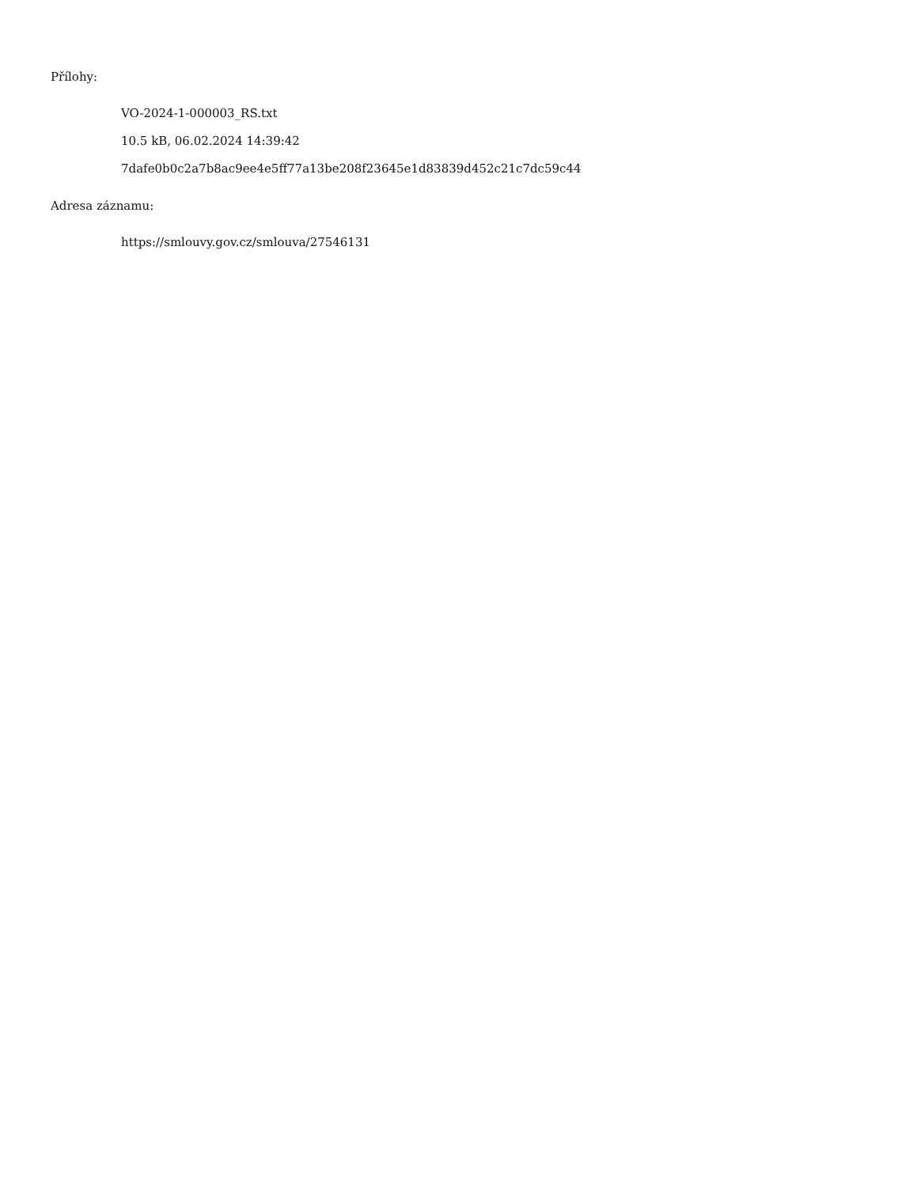Přílohy:
VO-2024-1-000003_RS.txt
10.5 kB, 06.02.2024 14:39:42
7dafe0b0c2a7b8ac9ee4e5ff77a13be208f23645e1d83839d452c21c7dc59c44
Adresa záznamu:
https://smlouvy.gov.cz/smlouva/27546131